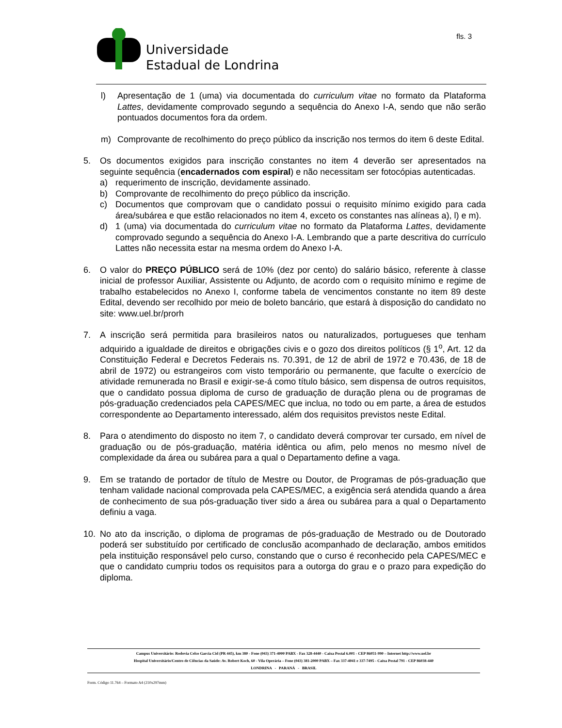Universidade
Estadual de Londrina
fls. 3
l) Apresentação de 1 (uma) via documentada do curriculum vitae no formato da Plataforma Lattes, devidamente comprovado segundo a sequência do Anexo I-A, sendo que não serão pontuados documentos fora da ordem.
m) Comprovante de recolhimento do preço público da inscrição nos termos do item 6 deste Edital.
5. Os documentos exigidos para inscrição constantes no item 4 deverão ser apresentados na seguinte sequência (encadernados com espiral) e não necessitam ser fotocópias autenticadas.
a) requerimento de inscrição, devidamente assinado.
b) Comprovante de recolhimento do preço público da inscrição.
c) Documentos que comprovam que o candidato possui o requisito mínimo exigido para cada área/subárea e que estão relacionados no item 4, exceto os constantes nas alíneas a), l) e m).
d) 1 (uma) via documentada do curriculum vitae no formato da Plataforma Lattes, devidamente comprovado segundo a sequência do Anexo I-A. Lembrando que a parte descritiva do currículo Lattes não necessita estar na mesma ordem do Anexo I-A.
6. O valor do PREÇO PÚBLICO será de 10% (dez por cento) do salário básico, referente à classe inicial de professor Auxiliar, Assistente ou Adjunto, de acordo com o requisito mínimo e regime de trabalho estabelecidos no Anexo I, conforme tabela de vencimentos constante no item 89 deste Edital, devendo ser recolhido por meio de boleto bancário, que estará à disposição do candidato no site: www.uel.br/prorh
7. A inscrição será permitida para brasileiros natos ou naturalizados, portugueses que tenham adquirido a igualdade de direitos e obrigações civis e o gozo dos direitos políticos (§ 1<sup>o</sup>, Art. 12 da Constituição Federal e Decretos Federais ns. 70.391, de 12 de abril de 1972 e 70.436, de 18 de abril de 1972) ou estrangeiros com visto temporário ou permanente, que faculte o exercício de atividade remunerada no Brasil e exigir-se-á como título básico, sem dispensa de outros requisitos, que o candidato possua diploma de curso de graduação de duração plena ou de programas de pós-graduação credenciados pela CAPES/MEC que inclua, no todo ou em parte, a área de estudos correspondente ao Departamento interessado, além dos requisitos previstos neste Edital.
8. Para o atendimento do disposto no item 7, o candidato deverá comprovar ter cursado, em nível de graduação ou de pós-graduação, matéria idêntica ou afim, pelo menos no mesmo nível de complexidade da área ou subárea para a qual o Departamento define a vaga.
9. Em se tratando de portador de título de Mestre ou Doutor, de Programas de pós-graduação que tenham validade nacional comprovada pela CAPES/MEC, a exigência será atendida quando a área de conhecimento de sua pós-graduação tiver sido a área ou subárea para a qual o Departamento definiu a vaga.
10. No ato da inscrição, o diploma de programas de pós-graduação de Mestrado ou de Doutorado poderá ser substituído por certificado de conclusão acompanhado de declaração, ambos emitidos pela instituição responsável pelo curso, constando que o curso é reconhecido pela CAPES/MEC e que o candidato cumpriu todos os requisitos para a outorga do grau e o prazo para expedição do diploma.
Campus Universitário: Rodovia Celso Garcia Cid (PR 445), km 380 - Fone (043) 371-4000 PABX - Fax 328-4440 - Caixa Postal 6.001 - CEP 86051-990 – Internet http://www.uel.br
Hospital Universitário/Centro de Ciências da Saúde: Av. Robert Koch, 60 - Vila Operária – Fone (043) 381-2000 PABX – Fax 337-4041 e 337-7495 - Caixa Postal 791 - CEP 86038-440
LONDRINA - PARANÁ - BRASIL
Form. Código 11.764 – Formato A4 (210x297mm)